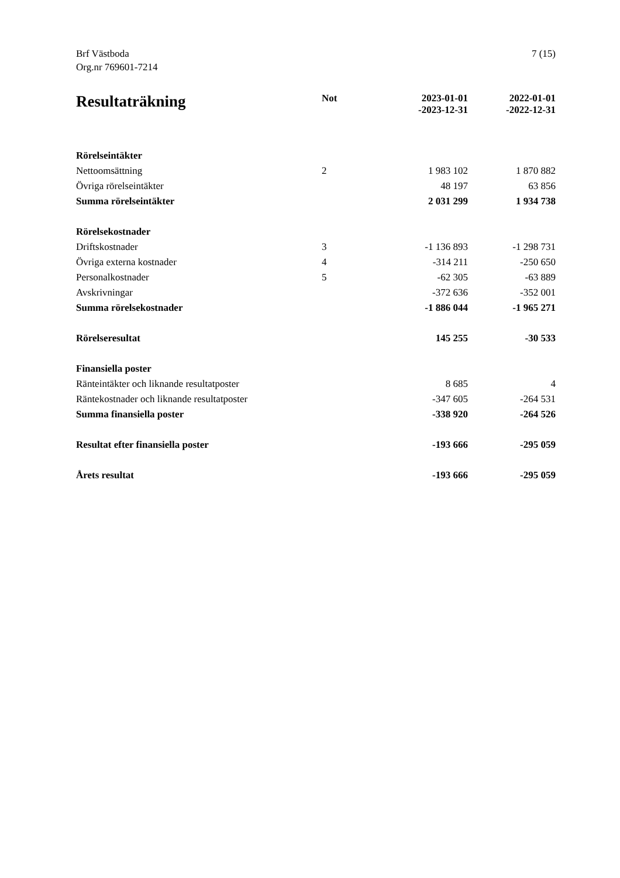Brf Västboda
Org.nr 769601-7214
7 (15)
| Resultaträkning | Not | 2023-01-01 -2023-12-31 | 2022-01-01 -2022-12-31 |
| --- | --- | --- | --- |
| Rörelseintäkter | | | |
| Nettoomsättning | 2 | 1 983 102 | 1 870 882 |
| Övriga rörelseintäkter | | 48 197 | 63 856 |
| Summa rörelseintäkter | | 2 031 299 | 1 934 738 |
| Rörelsekostnader | | | |
| Driftskostnader | 3 | -1 136 893 | -1 298 731 |
| Övriga externa kostnader | 4 | -314 211 | -250 650 |
| Personalkostnader | 5 | -62 305 | -63 889 |
| Avskrivningar | | -372 636 | -352 001 |
| Summa rörelsekostnader | | -1 886 044 | -1 965 271 |
| Rörelseresultat | | 145 255 | -30 533 |
| Finansiella poster | | | |
| Ränteintäkter och liknande resultatposter | | 8 685 | 4 |
| Räntekostnader och liknande resultatposter | | -347 605 | -264 531 |
| Summa finansiella poster | | -338 920 | -264 526 |
| Resultat efter finansiella poster | | -193 666 | -295 059 |
| Årets resultat | | -193 666 | -295 059 |